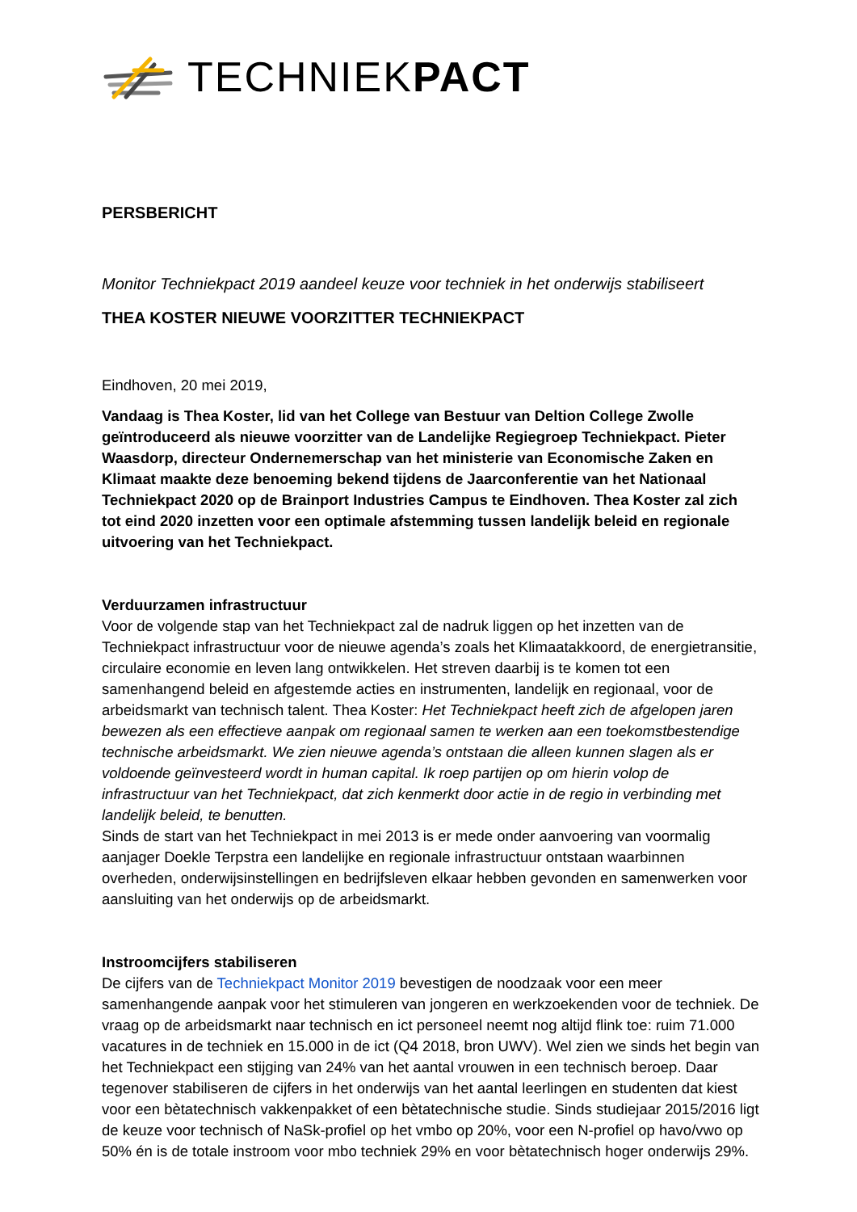TECHNIEKPACT
PERSBERICHT
Monitor Techniekpact 2019 aandeel keuze voor techniek in het onderwijs stabiliseert
THEA KOSTER NIEUWE VOORZITTER TECHNIEKPACT
Eindhoven, 20 mei 2019,
Vandaag is Thea Koster, lid van het College van Bestuur van Deltion College Zwolle geïntroduceerd als nieuwe voorzitter van de Landelijke Regiegroep Techniekpact. Pieter Waasdorp, directeur Ondernemerschap van het ministerie van Economische Zaken en Klimaat maakte deze benoeming bekend tijdens de Jaarconferentie van het Nationaal Techniekpact 2020 op de Brainport Industries Campus te Eindhoven. Thea Koster zal zich tot eind 2020 inzetten voor een optimale afstemming tussen landelijk beleid en regionale uitvoering van het Techniekpact.
Verduurzamen infrastructuur
Voor de volgende stap van het Techniekpact zal de nadruk liggen op het inzetten van de Techniekpact infrastructuur voor de nieuwe agenda’s zoals het Klimaatakkoord, de energietransitie, circulaire economie en leven lang ontwikkelen. Het streven daarbij is te komen tot een samenhangend beleid en afgestemde acties en instrumenten, landelijk en regionaal, voor de arbeidsmarkt van technisch talent. Thea Koster: Het Techniekpact heeft zich de afgelopen jaren bewezen als een effectieve aanpak om regionaal samen te werken aan een toekomstbestendige technische arbeidsmarkt. We zien nieuwe agenda’s ontstaan die alleen kunnen slagen als er voldoende geïnvesteerd wordt in human capital. Ik roep partijen op om hierin volop de infrastructuur van het Techniekpact, dat zich kenmerkt door actie in de regio in verbinding met landelijk beleid, te benutten.
Sinds de start van het Techniekpact in mei 2013 is er mede onder aanvoering van voormalig aanjager Doekle Terpstra een landelijke en regionale infrastructuur ontstaan waarbinnen overheden, onderwijsinstellingen en bedrijfsleven elkaar hebben gevonden en samenwerken voor aansluiting van het onderwijs op de arbeidsmarkt.
Instroomcijfers stabiliseren
De cijfers van de Techniekpact Monitor 2019 bevestigen de noodzaak voor een meer samenhangende aanpak voor het stimuleren van jongeren en werkzoekenden voor de techniek. De vraag op de arbeidsmarkt naar technisch en ict personeel neemt nog altijd flink toe: ruim 71.000 vacatures in de techniek en 15.000 in de ict (Q4 2018, bron UWV). Wel zien we sinds het begin van het Techniekpact een stijging van 24% van het aantal vrouwen in een technisch beroep. Daar tegenover stabiliseren de cijfers in het onderwijs van het aantal leerlingen en studenten dat kiest voor een bètatechnisch vakkenpakket of een bètatechnische studie. Sinds studiejaar 2015/2016 ligt de keuze voor technisch of NaSk-profiel op het vmbo op 20%, voor een N-profiel op havo/vwo op 50% én is de totale instroom voor mbo techniek 29% en voor bètatechnisch hoger onderwijs 29%.